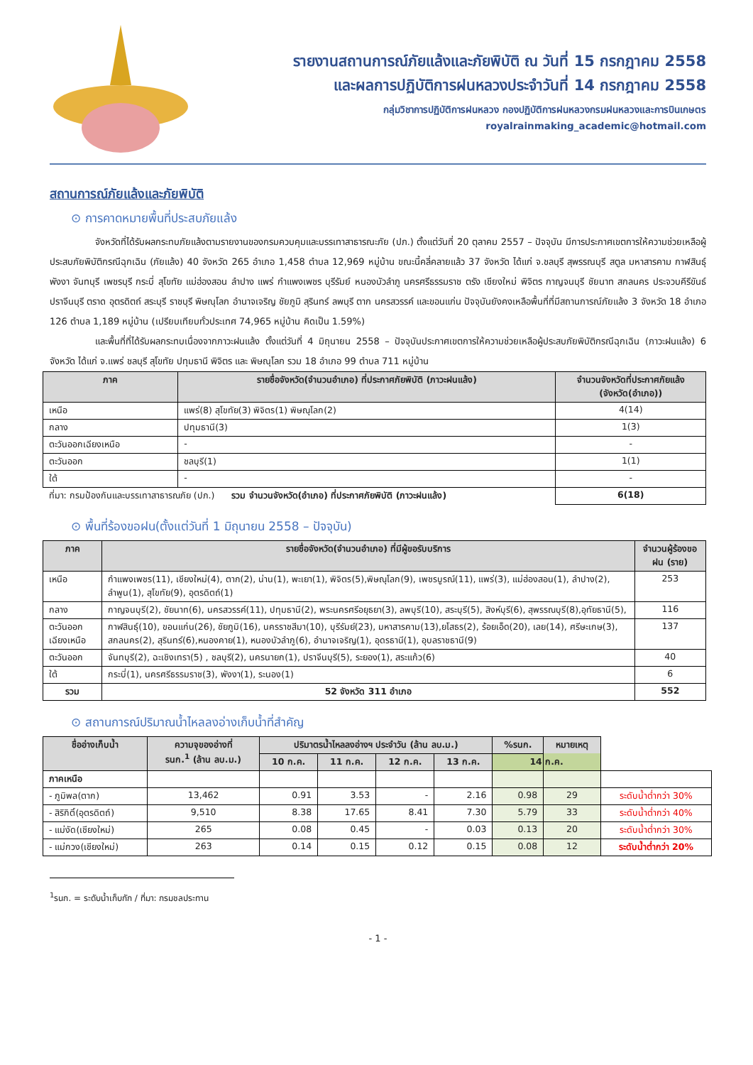รายงานสถานการณ์ภัยแล้งและภัยพิบัติ ณ วันที่ 15 กรกฎาคม 2558
และผลการปฏิบัติการฝนหลวงประจำวันที่ 14 กรกฎาคม 2558
กลุ่มวิชาการปฏิบัติการฝนหลวง กองปฏิบัติการฝนหลวงกรมฝนหลวงและการบินเกษตร
royalrainmaking_academic@hotmail.com
สถานการณ์ภัยแล้งและภัยพิบัติ
⊙ การคาดหมายพื้นที่ประสบภัยแล้ง
จังหวัดที่ได้รับผลกระทบภัยแล้งตามรายงานของกรมควบคุมและบรรเทาสาธารณะภัย (ปภ.) ตั้งแต่วันที่ 20 ตุลาคม 2557 – ปัจจุบัน มีการประกาศเขตการให้ความช่วยเหลือผู้ประสบภัยพิบัติกรณีฉุกเฉิน (ภัยแล้ง) 40 จังหวัด 265 อำเภอ 1,458 ตำบล 12,969 หมู่บ้าน ขณะนี้คลี่คลายแล้ว 37 จังหวัด ได้แก่ จ.ชลบุรี สุพรรณบุรี สตูล มหาสารคาม กาฬสินธุ์ พังงา จันทบุรี เพชรบุรี กระบี่ สุโขทัย แม่ฮ่องสอน ลำปาง แพร่ กำแพงเพชร บุรีรัมย์ หนองบัวลำภู นครศรีธรรมราช ตรัง เชียงใหม่ พิจิตร กาญจนบุรี ชัยนาท สกลนคร ประจวบคีรีขันธ์ ปราจีนบุรี ตราด อุตรดิตถ์ สระบุรี ราชบุรี พิษณุโลก อำนาจเจริญ ชัยภูมิ สุรินทร์ ลพบุรี ตาก นครสวรรค์ และขอนแก่น ปัจจุบันยังคงเหลือพื้นที่ที่มีสถานการณ์ภัยแล้ง 3 จังหวัด 18 อำเภอ 126 ตำบล 1,189 หมู่บ้าน (เปรียบเทียบทั่วประเทศ 74,965 หมู่บ้าน คิดเป็น 1.59%)
และพื้นที่ที่ได้รับผลกระทบเนื่องจากภาวะฝนแล้ง ตั้งแต่วันที่ 4 มิถุนายน 2558 – ปัจจุบันประกาศเขตการให้ความช่วยเหลือผู้ประสบภัยพิบัติกรณีฉุกเฉิน (ภาวะฝนแล้ง) 6 จังหวัด ได้แก่ จ.แพร่ ชลบุรี สุโขทัย ปทุมธานี พิจิตร และ พิษณุโลก รวม 18 อำเภอ 99 ตำบล 711 หมู่บ้าน
| ภาค | รายชื่อจังหวัด(จำนวนอำเภอ) ที่ประกาศภัยพิบัติ (ภาวะฝนแล้ง) | จำนวนจังหวัดที่ประกาศภัยแล้ง (จังหวัด(อำเภอ)) |
| --- | --- | --- |
| เหนือ | แพร่(8) สุโขทัย(3) พิจิตร(1) พิษณุโลก(2) | 4(14) |
| กลาง | ปทุมธานี(3) | 1(3) |
| ตะวันออกเฉียงเหนือ | - | - |
| ตะวันออก | ชลบุรี(1) | 1(1) |
| ใต้ | - | - |
| ที่มา: กรมป้องกันและบรรเทาสาธารณภัย (ปภ.) รวม จำนวนจังหวัด(อำเภอ) ที่ประกาศภัยพิบัติ (ภาวะฝนแล้ง) | | 6(18) |
⊙ พื้นที่ร้องขอฝน(ตั้งแต่วันที่ 1 มิถุนายน 2558 – ปัจจุบัน)
| ภาค | รายชื่อจังหวัด(จำนวนอำเภอ) ที่มีผู้ขอรับบริการ | จำนวนผู้ร้องขอฝน (ราย) |
| --- | --- | --- |
| เหนือ | กำแพงเพชร(11), เชียงใหม่(4), ตาก(2), น่าน(1), พะเยา(1), พิจิตร(5),พิษณุโลก(9), เพชรบูรณ์(11), แพร่(3), แม่ฮ่องสอน(1), ลำปาง(2), ลำพูน(1), สุโขทัย(9), อุตรดิตถ์(1) | 253 |
| กลาง | กาญจนบุรี(2), ชัยนาท(6), นครสวรรค์(11), ปทุมธานี(2), พระนครศรีอยุธยา(3), ลพบุรี(10), สระบุรี(5), สิงห์บุรี(6), สุพรรณบุรี(8),อุทัยธานี(5), | 116 |
| ตะวันออกเฉียงเหนือ | กาฬสินธุ์(10), ขอนแก่น(26), ชัยภูมิ(16), นครราชสีมา(10), บุรีรัมย์(23), มหาสารคาม(13),ยโสธร(2), ร้อยเอ็ด(20), เลย(14), ศรีษะเกษ(3), สกลนคร(2), สุรินทร์(6),หนองคาย(1), หนองบัวลำภู(6), อำนาจเจริญ(1), อุดรธานี(1), อุบลราชธานี(9) | 137 |
| ตะวันออก | จันทบุรี(2), ฉะเชิงเทรา(5) , ชลบุรี(2), นครนายก(1), ปราจีนบุรี(5), ระยอง(1), สระแก้ว(6) | 40 |
| ใต้ | กระบี่(1), นครศรีธรรมราช(3), พังงา(1), ระนอง(1) | 6 |
| รวม | 52 จังหวัด 311 อำเภอ | 552 |
⊙ สถานการณ์ปริมาณน้ำไหลลงอ่างเก็บน้ำที่สำคัญ
| ชื่ออ่างเก็บน้ำ | ความจุของอ่างที่ รนก.<sup>1</sup> (ล้าน ลบ.ม.) | ปริมาตรน้ำไหลลงอ่างฯ ประจำวัน (ล้าน ลบ.ม.) | | | | %รนก. | หมายเหตุ | |
| --- | --- | --- | --- | --- | --- | --- | --- | --- |
| | | 10 ก.ค. | 11 ก.ค. | 12 ก.ค. | 13 ก.ค. | 14 ก.ค. | | |
| ภาคเหนือ | | | | | | | | |
| - ภูมิพล(ตาก) | 13,462 | 0.91 | 3.53 | - | 2.16 | 0.98 | 29 | ระดับน้ำต่ำกว่า 30% |
| - สิริกิติ์(อุตรดิตถ์) | 9,510 | 8.38 | 17.65 | 8.41 | 7.30 | 5.79 | 33 | ระดับน้ำต่ำกว่า 40% |
| - แม่งัด(เชียงใหม่) | 265 | 0.08 | 0.45 | - | 0.03 | 0.13 | 20 | ระดับน้ำต่ำกว่า 30% |
| - แม่กวง(เชียงใหม่) | 263 | 0.14 | 0.15 | 0.12 | 0.15 | 0.08 | 12 | ระดับน้ำต่ำกว่า 20% |
<sup>1</sup> รนก. = ระดับน้ำเก็บกัก / ที่มา: กรมชลประทาน
- 1 -